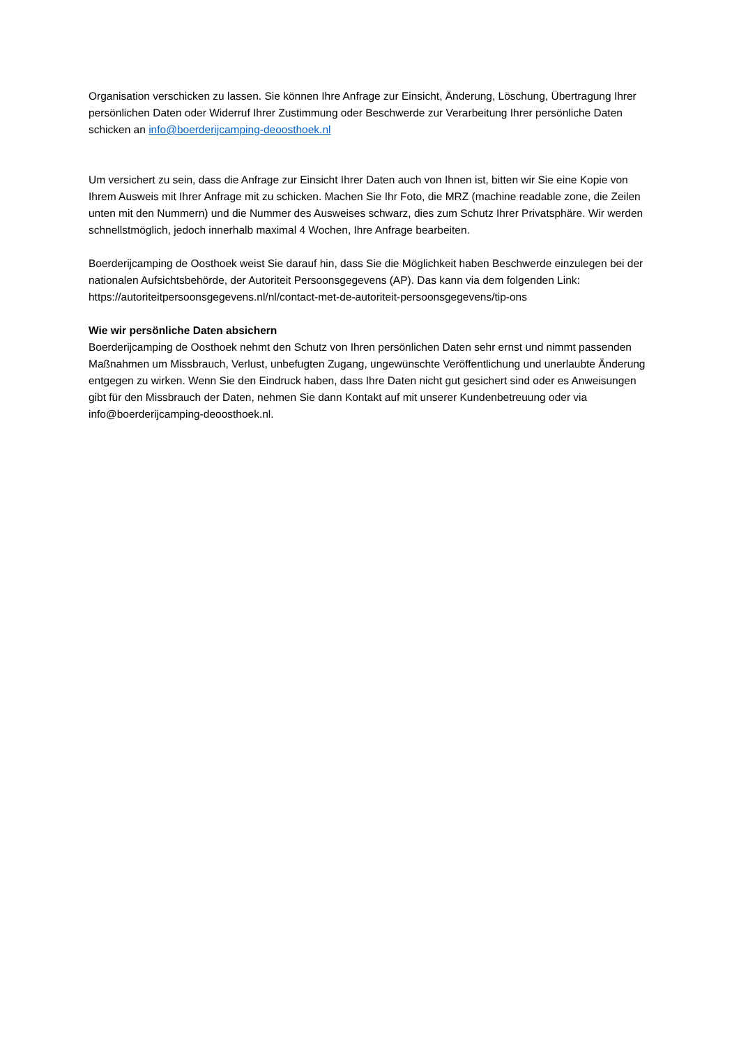Organisation verschicken zu lassen. Sie können Ihre Anfrage zur Einsicht, Änderung, Löschung, Übertragung Ihrer persönlichen Daten oder Widerruf Ihrer Zustimmung oder Beschwerde zur Verarbeitung Ihrer persönliche Daten schicken an info@boerderijcamping-deoosthoek.nl
Um versichert zu sein, dass die Anfrage zur Einsicht Ihrer Daten auch von Ihnen ist, bitten wir Sie eine Kopie von Ihrem Ausweis mit Ihrer Anfrage mit zu schicken. Machen Sie Ihr Foto, die MRZ (machine readable zone, die Zeilen unten mit den Nummern) und die Nummer des Ausweises schwarz, dies zum Schutz Ihrer Privatsphäre. Wir werden schnellstmöglich, jedoch innerhalb maximal 4 Wochen, Ihre Anfrage bearbeiten.
Boerderijcamping de Oosthoek weist Sie darauf hin, dass Sie die Möglichkeit haben Beschwerde einzulegen bei der nationalen Aufsichtsbehörde, der Autoriteit Persoonsgegevens (AP). Das kann via dem folgenden Link: https://autoriteitpersoonsgegevens.nl/nl/contact-met-de-autoriteit-persoonsgegevens/tip-ons
Wie wir persönliche Daten absichern
Boerderijcamping de Oosthoek nehmt den Schutz von Ihren persönlichen Daten sehr ernst und nimmt passenden Maßnahmen um Missbrauch, Verlust, unbefugten Zugang, ungewünschte Veröffentlichung und unerlaubte Änderung entgegen zu wirken. Wenn Sie den Eindruck haben, dass Ihre Daten nicht gut gesichert sind oder es Anweisungen gibt für den Missbrauch der Daten, nehmen Sie dann Kontakt auf mit unserer Kundenbetreuung oder via info@boerderijcamping-deoosthoek.nl.